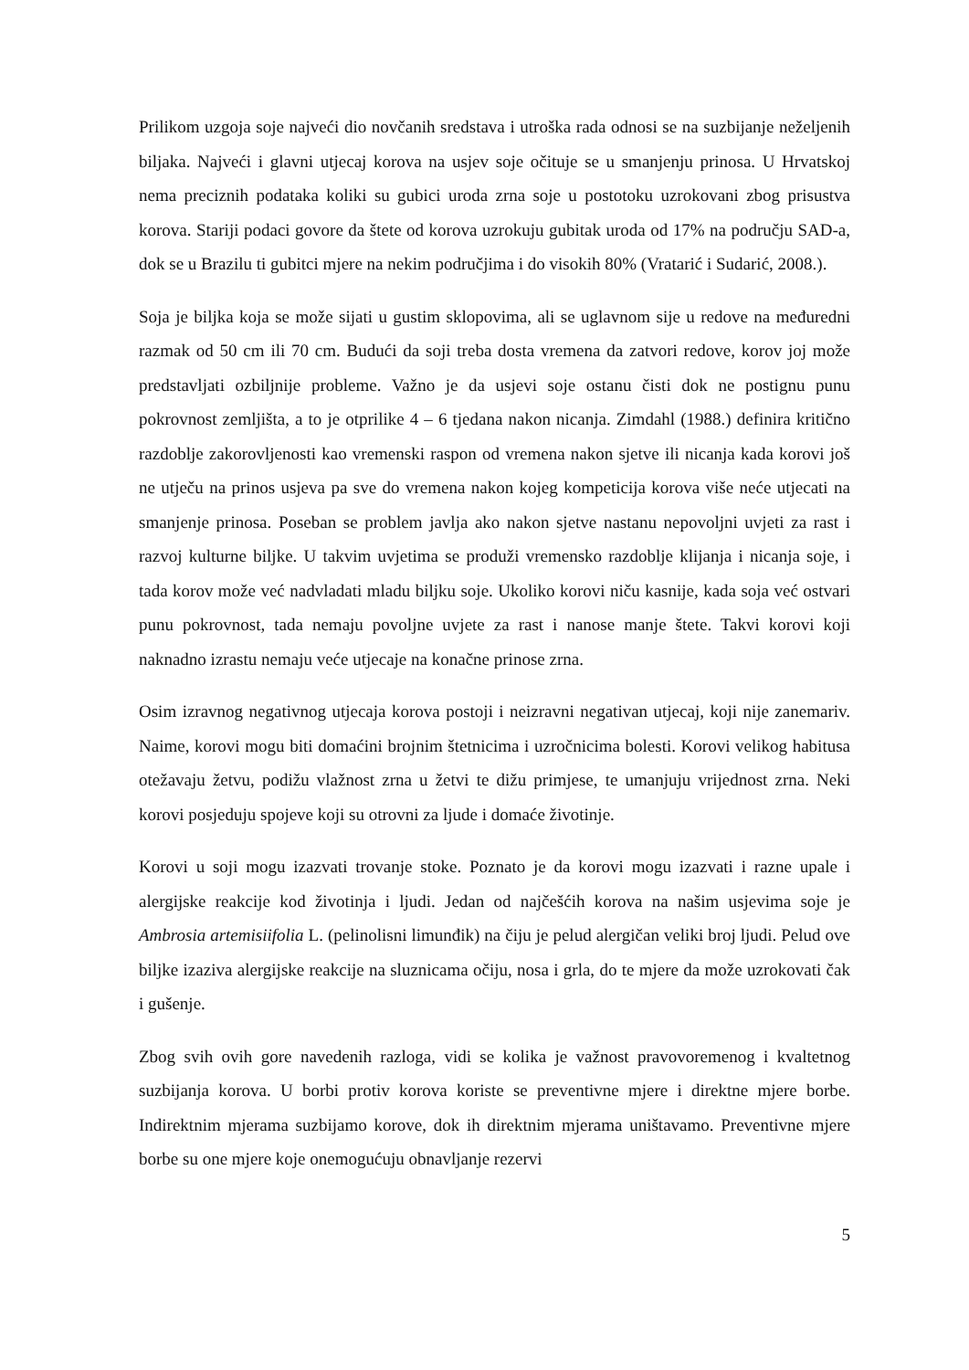Prilikom uzgoja soje najveći dio novčanih sredstava i utroška rada odnosi se na suzbijanje neželjenih biljaka. Najveći i glavni utjecaj korova na usjev soje očituje se u smanjenju prinosa. U Hrvatskoj nema preciznih podataka koliki su gubici uroda zrna soje u postotoku uzrokovani zbog prisustva korova. Stariji podaci govore da štete od korova uzrokuju gubitak uroda od 17% na području SAD-a, dok se u Brazilu ti gubitci mjere na nekim područjima i do visokih 80% (Vratarić i Sudarić, 2008.).
Soja je biljka koja se može sijati u gustim sklopovima, ali se uglavnom sije u redove na međuredni razmak od 50 cm ili 70 cm. Budući da soji treba dosta vremena da zatvori redove, korov joj može predstavljati ozbiljnije probleme. Važno je da usjevi soje ostanu čisti dok ne postignu punu pokrovnost zemljišta, a to je otprilike 4 – 6 tjedana nakon nicanja. Zimdahl (1988.) definira kritično razdoblje zakorovljenosti kao vremenski raspon od vremena nakon sjetve ili nicanja kada korovi još ne utječu na prinos usjeva pa sve do vremena nakon kojeg kompeticija korova više neće utjecati na smanjenje prinosa. Poseban se problem javlja ako nakon sjetve nastanu nepovoljni uvjeti za rast i razvoj kulturne biljke. U takvim uvjetima se produži vremensko razdoblje klijanja i nicanja soje, i tada korov može već nadvladati mladu biljku soje. Ukoliko korovi niču kasnije, kada soja već ostvari punu pokrovnost, tada nemaju povoljne uvjete za rast i nanose manje štete. Takvi korovi koji naknadno izrastu nemaju veće utjecaje na konačne prinose zrna.
Osim izravnog negativnog utjecaja korova postoji i neizravni negativan utjecaj, koji nije zanemariv. Naime, korovi mogu biti domaćini brojnim štetnicima i uzročnicima bolesti. Korovi velikog habitusa otežavaju žetvu, podižu vlažnost zrna u žetvi te dižu primjese, te umanjuju vrijednost zrna. Neki korovi posjeduju spojeve koji su otrovni za ljude i domaće životinje.
Korovi u soji mogu izazvati trovanje stoke. Poznato je da korovi mogu izazvati i razne upale i alergijske reakcije kod životinja i ljudi. Jedan od najčešćih korova na našim usjevima soje je Ambrosia artemisiifolia L. (pelinolisni limunđik) na čiju je pelud alergičan veliki broj ljudi. Pelud ove biljke izaziva alergijske reakcije na sluznicama očiju, nosa i grla, do te mjere da može uzrokovati čak i gušenje.
Zbog svih ovih gore navedenih razloga, vidi se kolika je važnost pravovoremenog i kvaltetnog suzbijanja korova. U borbi protiv korova koriste se preventivne mjere i direktne mjere borbe. Indirektnim mjerama suzbijamo korove, dok ih direktnim mjerama uništavamo. Preventivne mjere borbe su one mjere koje onemogućuju obnavljanje rezervi
5